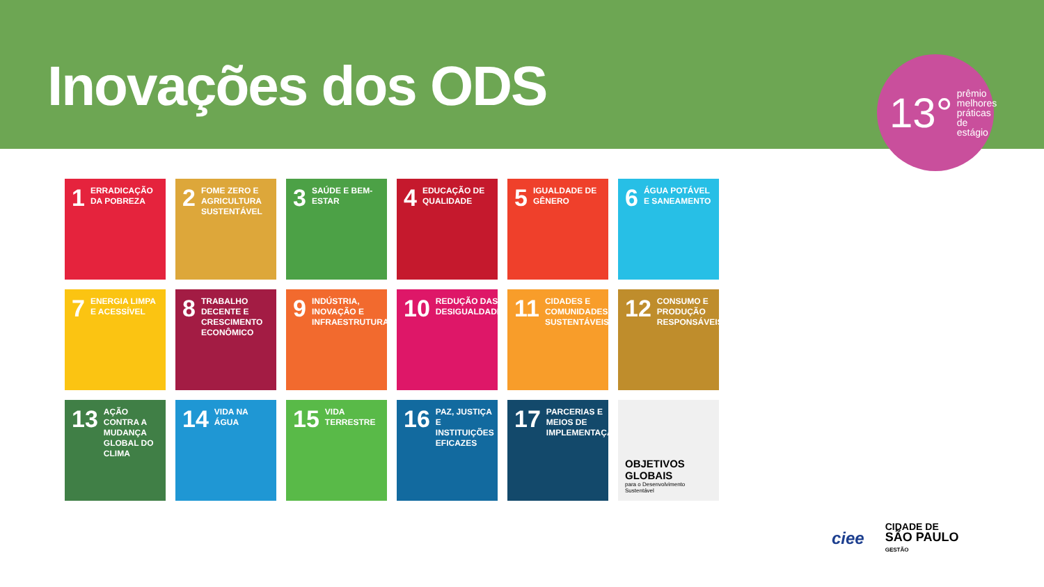Inovações dos ODS
13° prêmio
melhores
práticas
de estágio
1 ERRADICAÇÃO DA POBREZA
2 FOME ZERO E AGRICULTURA SUSTENTÁVEL
3 SAÚDE E BEM-ESTAR
4 EDUCAÇÃO DE QUALIDADE
5 IGUALDADE DE GÊNERO
6 ÁGUA POTÁVEL E SANEAMENTO
7 ENERGIA LIMPA E ACESSÍVEL
8 TRABALHO DECENTE E CRESCIMENTO ECONÔMICO
9 INDÚSTRIA, INOVAÇÃO E INFRAESTRUTURA
10 REDUÇÃO DAS DESIGUALDADES
11 CIDADES E COMUNIDADES SUSTENTÁVEIS
12 CONSUMO E PRODUÇÃO RESPONSÁVEIS
13 AÇÃO CONTRA A MUDANÇA GLOBAL DO CLIMA
14 VIDA NA ÁGUA
15 VIDA TERRESTRE
16 PAZ, JUSTIÇA E INSTITUIÇÕES EFICAZES
17 PARCERIAS E MEIOS DE IMPLEMENTAÇÃO
OBJETIVOS GLOBAIS
para o Desenvolvimento Sustentável
ciee CIDADE DE
SÃO PAULO
GESTÃO